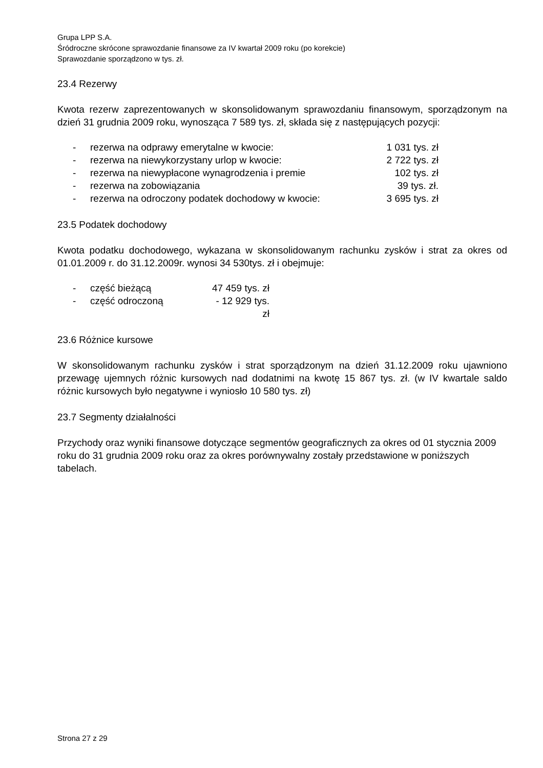Grupa LPP S.A.
Śródroczne skrócone sprawozdanie finansowe za IV kwartał 2009 roku (po korekcie)
Sprawozdanie sporządzono w tys. zł.
23.4 Rezerwy
Kwota rezerw zaprezentowanych w skonsolidowanym sprawozdaniu finansowym, sporządzonym na dzień 31 grudnia 2009 roku, wynosząca 7 589 tys. zł, składa się z następujących pozycji:
- rezerwa na odprawy emerytalne w kwocie: 1 031 tys. zł
- rezerwa na niewykorzystany urlop w kwocie: 2 722 tys. zł
- rezerwa na niewypłacone wynagrodzenia i premie 102 tys. zł
- rezerwa na zobowiązania 39 tys. zł.
- rezerwa na odroczony podatek dochodowy w kwocie: 3 695 tys. zł
23.5 Podatek dochodowy
Kwota podatku dochodowego, wykazana w skonsolidowanym rachunku zysków i strat za okres od 01.01.2009 r. do 31.12.2009r. wynosi 34 530tys. zł i obejmuje:
- część bieżącą 47 459 tys. zł
- część odroczoną - 12 929 tys. zł
23.6 Różnice kursowe
W skonsolidowanym rachunku zysków i strat sporządzonym na dzień 31.12.2009 roku ujawniono przewagę ujemnych różnic kursowych nad dodatnimi na kwotę 15 867 tys. zł. (w IV kwartale saldo różnic kursowych było negatywne i wyniosło 10 580 tys. zł)
23.7 Segmenty działalności
Przychody oraz wyniki finansowe dotyczące segmentów geograficznych za okres od 01 stycznia 2009 roku do 31 grudnia 2009 roku oraz za okres porównywalny zostały przedstawione w poniższych tabelach.
Strona 27 z 29